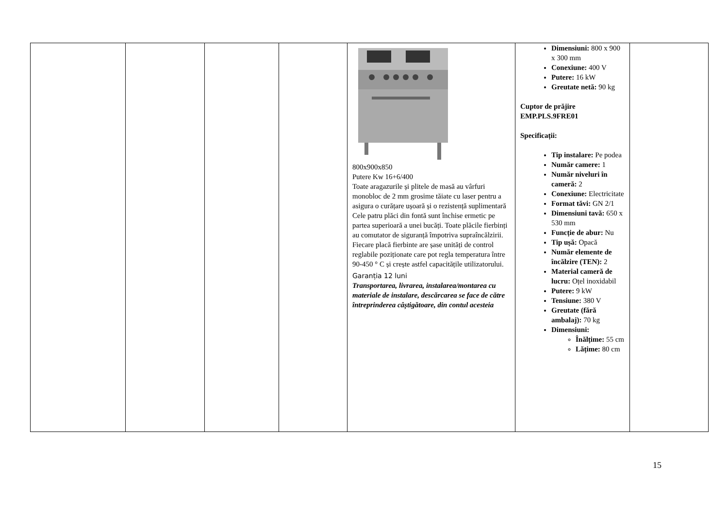| | | | | 800x900x850 Putere Kw 16+6/400 Toate aragazurile și plitele de masă au vârfuri monobloc de 2 mm grosime tăiate cu laser pentru a asigura o curățare ușoară și o rezistență suplimentară Cele patru plăci din fontă sunt închise ermetic pe partea superioară a unei bucăți. Toate plăcile fierbinți au comutator de siguranță împotriva supraîncălzirii. Fiecare placă fierbinte are șase unități de control reglabile poziționate care pot regla temperatura între 90-450 ° C și crește astfel capacitățile utilizatorului. Garanția 12 luni Transportarea, livrarea, instalarea/montarea cu materiale de instalare, descărcarea se face de către întreprinderea câștigătoare, din contul acesteia | Dimensiuni: 800 x 900 x 300 mm Conexiune: 400 V Putere: 16 kW Greutate netă: 90 kg Cuptor de prăjire EMP.PLS.9FRE01 Specificații: Tip instalare: Pe podea Număr camere: 1 Număr niveluri în cameră: 2 Conexiune: Electricitate Format tăvi: GN 2/1 Dimensiuni tavă: 650 x 530 mm Funcție de abur: Nu Tip ușă: Opacă Număr elemente de încălzire (TEN): 2 Material cameră de lucru: Oțel inoxidabil Putere: 9 kW Tensiune: 380 V Greutate (fără ambalaj): 70 kg Dimensiuni: Înălțime: 55 cm Lățime: 80 cm | |
15